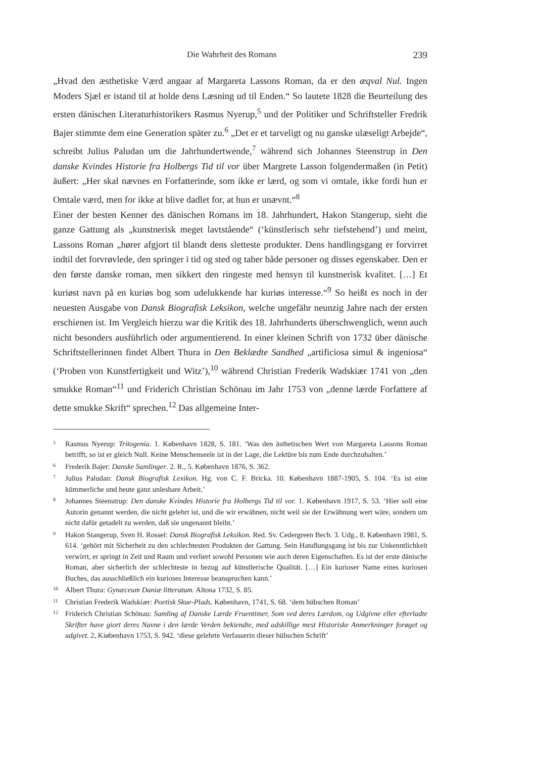Die Wahrheit des Romans 239
„Hvad den æsthetiske Værd angaar af Margareta Lassons Roman, da er den æqval Nul. Ingen Moders Sjæl er istand til at holde dens Læsning ud til Enden.“ So lautete 1828 die Beurteilung des ersten dänischen Literaturhistorikers Rasmus Nyerup,<sup>5</sup> und der Politiker und Schriftsteller Fredrik Bajer stimmte dem eine Generation später zu.<sup>6</sup> „Det er et tarveligt og nu ganske ulæseligt Arbejde“, schreibt Julius Paludan um die Jahrhundertwende,<sup>7</sup> während sich Johannes Steenstrup in Den danske Kvindes Historie fra Holbergs Tid til vor über Margrete Lasson folgendermaßen (in Petit) äußert: „Her skal nævnes en Forfatterinde, som ikke er lærd, og som vi omtale, ikke fordi hun er Omtale værd, men for ikke at blive dadlet for, at hun er unævnt.“<sup>8</sup>
Einer der besten Kenner des dänischen Romans im 18. Jahrhundert, Hakon Stangerup, sieht die ganze Gattung als „kunstnerisk meget lavtstående“ (‘künstlerisch sehr tiefstehend’) und meint, Lassons Roman „hører afgjort til blandt dens sletteste produkter. Dens handlingsgang er forvirret indtil det forvrøvlede, den springer i tid og sted og taber både personer og disses egenskaber. Den er den første danske roman, men sikkert den ringeste med hensyn til kunstnerisk kvalitet. […] Et kuriøst navn på en kuriøs bog som udelukkende har kuriøs interesse.“<sup>9</sup> So heißt es noch in der neuesten Ausgabe von Dansk Biografisk Leksikon, welche ungefähr neunzig Jahre nach der ersten erschienen ist. Im Vergleich hierzu war die Kritik des 18. Jahrhunderts überschwenglich, wenn auch nicht besonders ausführlich oder argumentierend. In einer kleinen Schrift von 1732 über dänische Schriftstellerinnen findet Albert Thura in Den Beklædte Sandhed „artificiosa simul & ingeniosa“ (‘Proben von Kunstfertigkeit und Witz’),<sup>10</sup> während Christian Frederik Wadskiær 1741 von „den smukke Roman“<sup>11</sup> und Friderich Christian Schönau im Jahr 1753 von „denne lærde Forfattere af dette smukke Skrift“ sprechen.<sup>12</sup> Das allgemeine Inter-
5 Rasmus Nyerup: Tritogenia. 1. København 1828, S. 181. ‘Was den ästhetischen Wert von Margareta Lassons Roman betrifft, so ist er gleich Null. Keine Menschenseele ist in der Lage, die Lektüre bis zum Ende durchzuhalten.’
6 Frederik Bajer: Danske Samlinger. 2. R., 5. København 1876, S. 362.
7 Julius Paludan: Dansk Biografisk Lexikon. Hg. von C. F. Bricka. 10. København 1887-1905, S. 104. ‘Es ist eine kümmerliche und heute ganz unlesbare Arbeit.’
8 Johannes Steenstrup: Den danske Kvindes Historie fra Holbergs Tid til vor. 1. København 1917, S. 53. ‘Hier soll eine Autorin genannt werden, die nicht gelehrt ist, und die wir erwähnen, nicht weil sie der Erwähnung wert wäre, sondern um nicht dafür getadelt zu werden, daß sie ungenannt bleibt.’
9 Hakon Stangerup, Sven H. Rossel: Dansk Biografisk Leksikon. Red. Sv. Cedergreen Bech. 3. Udg., 8. København 1981, S. 614. ‘gehört mit Sicherheit zu den schlechtesten Produkten der Gattung. Sein Handlungsgang ist bis zur Unkenntlichkeit verwirrt, er springt in Zeit und Raum und verliert sowohl Personen wie auch deren Eigenschaften. Es ist der erste dänische Roman, aber sicherlich der schlechteste in bezug auf künstlerische Qualität. […] Ein kurioser Name eines kuriosen Buches, das ausschließlich ein kurioses Interesse beanspruchen kann.’
10 Albert Thura: Gynæceum Daniæ litteratum. Altona 1732, S. 85.
11 Christian Frederik Wadskiær: Poetisk Skue-Plads. København, 1741, S. 68. ‘dem hübschen Roman’
12 Friderich Christian Schönau: Samling af Danske Lærde Fruentimer, Som ved deres Lærdom, og Udgivne eller efterladte Skrifter have giort deres Navne i den lærde Verden bekiendte, med adskillige mest Historiske Anmerkninger forøget og udgivet. 2, Kiøbenhavn 1753, S. 942. ‘diese gelehrte Verfasserin dieser hübschen Schrift’